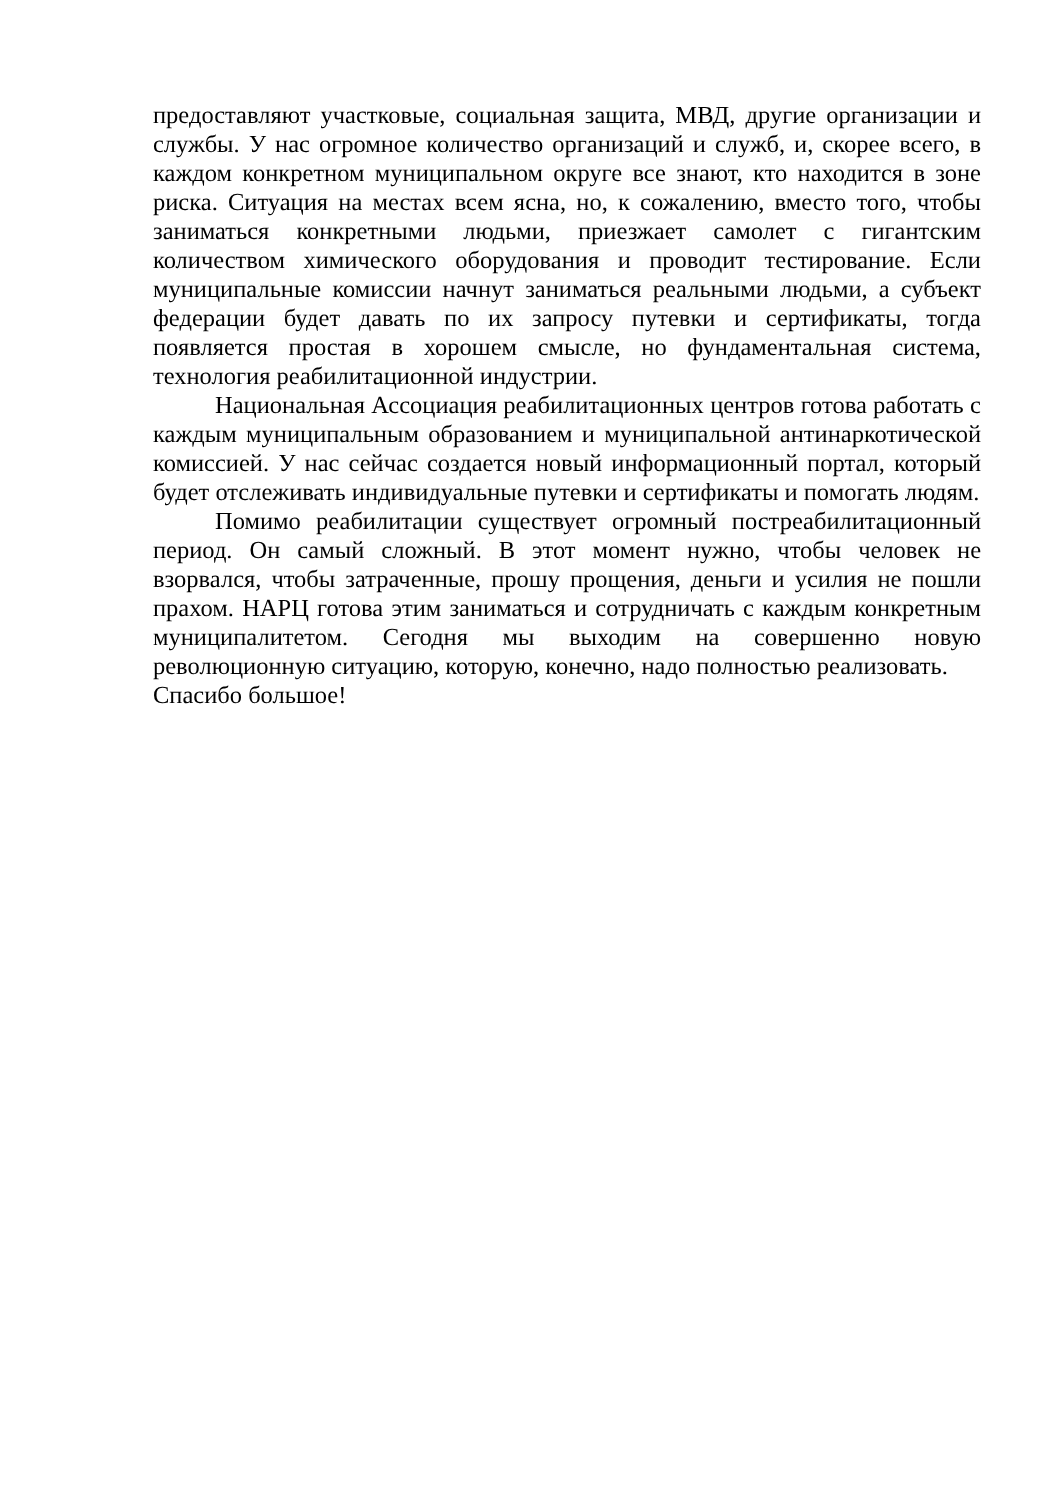предоставляют участковые, социальная защита, МВД, другие организации и службы. У нас огромное количество организаций и служб, и, скорее всего, в каждом конкретном муниципальном округе все знают, кто находится в зоне риска. Ситуация на местах всем ясна, но, к сожалению, вместо того, чтобы заниматься конкретными людьми, приезжает самолет с гигантским количеством химического оборудования и проводит тестирование. Если муниципальные комиссии начнут заниматься реальными людьми, а субъект федерации будет давать по их запросу путевки и сертификаты, тогда появляется простая в хорошем смысле, но фундаментальная система, технология реабилитационной индустрии.
Национальная Ассоциация реабилитационных центров готова работать с каждым муниципальным образованием и муниципальной антинаркотической комиссией. У нас сейчас создается новый информационный портал, который будет отслеживать индивидуальные путевки и сертификаты и помогать людям.
Помимо реабилитации существует огромный постреабилитационный период. Он самый сложный. В этот момент нужно, чтобы человек не взорвался, чтобы затраченные, прошу прощения, деньги и усилия не пошли прахом. НАРЦ готова этим заниматься и сотрудничать с каждым конкретным муниципалитетом. Сегодня мы выходим на совершенно новую революционную ситуацию, которую, конечно, надо полностью реализовать.
Спасибо большое!